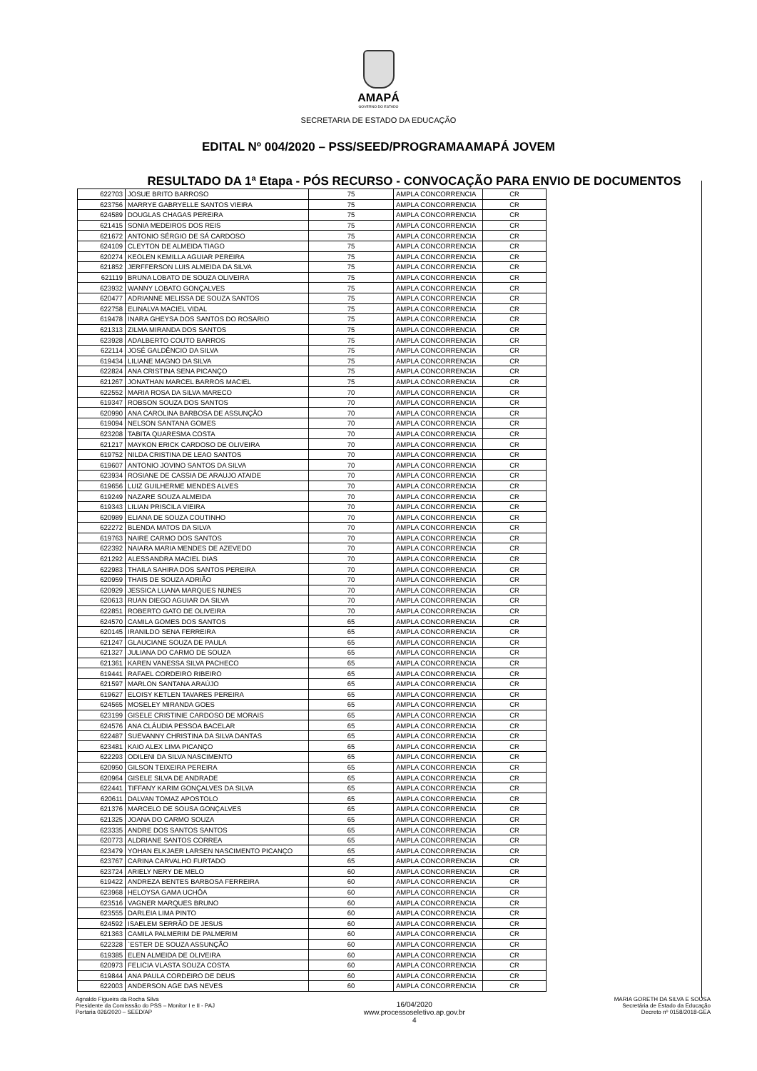AMAPÁ
GOVERNO DO ESTADO
SECRETARIA DE ESTADO DA EDUCAÇÃO
EDITAL Nº 004/2020 – PSS/SEED/PROGRAMAAMAPÁ JOVEM
RESULTADO DA 1ª Etapa - PÓS RECURSO - CONVOCAÇÃO PARA ENVIO DE DOCUMENTOS
| 622703 | JOSUE BRITO BARROSO | 75 | AMPLA CONCORRENCIA | CR |
| 623756 | MARRYE GABRYELLE SANTOS VIEIRA | 75 | AMPLA CONCORRENCIA | CR |
| 624589 | DOUGLAS CHAGAS PEREIRA | 75 | AMPLA CONCORRENCIA | CR |
| 621415 | SONIA MEDEIROS DOS REIS | 75 | AMPLA CONCORRENCIA | CR |
| 621672 | ANTONIO SÉRGIO DE SÁ CARDOSO | 75 | AMPLA CONCORRENCIA | CR |
| 624109 | CLEYTON DE ALMEIDA TIAGO | 75 | AMPLA CONCORRENCIA | CR |
| 620274 | KEOLEN KEMILLA AGUIAR PEREIRA | 75 | AMPLA CONCORRENCIA | CR |
| 621852 | JERFFERSON LUIS ALMEIDA DA SILVA | 75 | AMPLA CONCORRENCIA | CR |
| 621119 | BRUNA LOBATO DE SOUZA OLIVEIRA | 75 | AMPLA CONCORRENCIA | CR |
| 623932 | WANNY LOBATO GONÇALVES | 75 | AMPLA CONCORRENCIA | CR |
| 620477 | ADRIANNE MELISSA DE SOUZA SANTOS | 75 | AMPLA CONCORRENCIA | CR |
| 622758 | ELINALVA MACIEL VIDAL | 75 | AMPLA CONCORRENCIA | CR |
| 619478 | INARA GHEYSA DOS SANTOS DO ROSARIO | 75 | AMPLA CONCORRENCIA | CR |
| 621313 | ZILMA MIRANDA DOS SANTOS | 75 | AMPLA CONCORRENCIA | CR |
| 623928 | ADALBERTO COUTO BARROS | 75 | AMPLA CONCORRENCIA | CR |
| 622114 | JOSÉ GALDÊNCIO DA SILVA | 75 | AMPLA CONCORRENCIA | CR |
| 619434 | LILIANE MAGNO DA SILVA | 75 | AMPLA CONCORRENCIA | CR |
| 622824 | ANA CRISTINA SENA PICANÇO | 75 | AMPLA CONCORRENCIA | CR |
| 621267 | JONATHAN MARCEL BARROS MACIEL | 75 | AMPLA CONCORRENCIA | CR |
| 622552 | MARIA ROSA DA SILVA MARECO | 70 | AMPLA CONCORRENCIA | CR |
| 619347 | ROBSON SOUZA DOS SANTOS | 70 | AMPLA CONCORRENCIA | CR |
| 620990 | ANA CAROLINA BARBOSA DE ASSUNÇÃO | 70 | AMPLA CONCORRENCIA | CR |
| 619094 | NELSON SANTANA GOMES | 70 | AMPLA CONCORRENCIA | CR |
| 623208 | TABITA QUARESMA COSTA | 70 | AMPLA CONCORRENCIA | CR |
| 621217 | MAYKON ERICK CARDOSO DE OLIVEIRA | 70 | AMPLA CONCORRENCIA | CR |
| 619752 | NILDA CRISTINA DE LEAO SANTOS | 70 | AMPLA CONCORRENCIA | CR |
| 619607 | ANTONIO JOVINO SANTOS DA SILVA | 70 | AMPLA CONCORRENCIA | CR |
| 623934 | ROSIANE DE CASSIA DE ARAUJO ATAIDE | 70 | AMPLA CONCORRENCIA | CR |
| 619656 | LUIZ GUILHERME MENDES ALVES | 70 | AMPLA CONCORRENCIA | CR |
| 619249 | NAZARE SOUZA ALMEIDA | 70 | AMPLA CONCORRENCIA | CR |
| 619343 | LILIAN PRISCILA VIEIRA | 70 | AMPLA CONCORRENCIA | CR |
| 620989 | ELIANA DE SOUZA COUTINHO | 70 | AMPLA CONCORRENCIA | CR |
| 622272 | BLENDA MATOS DA SILVA | 70 | AMPLA CONCORRENCIA | CR |
| 619763 | NAIRE CARMO DOS SANTOS | 70 | AMPLA CONCORRENCIA | CR |
| 622392 | NAIARA MARIA MENDES DE AZEVEDO | 70 | AMPLA CONCORRENCIA | CR |
| 621292 | ALESSANDRA MACIEL DIAS | 70 | AMPLA CONCORRENCIA | CR |
| 622983 | THAILA SAHIRA DOS SANTOS PEREIRA | 70 | AMPLA CONCORRENCIA | CR |
| 620959 | THAIS DE SOUZA ADRIÃO | 70 | AMPLA CONCORRENCIA | CR |
| 620929 | JESSICA LUANA MARQUES NUNES | 70 | AMPLA CONCORRENCIA | CR |
| 620613 | RUAN DIEGO AGUIAR DA SILVA | 70 | AMPLA CONCORRENCIA | CR |
| 622851 | ROBERTO GATO DE OLIVEIRA | 70 | AMPLA CONCORRENCIA | CR |
| 624570 | CAMILA GOMES DOS SANTOS | 65 | AMPLA CONCORRENCIA | CR |
| 620145 | IRANILDO SENA FERREIRA | 65 | AMPLA CONCORRENCIA | CR |
| 621247 | GLAUCIANE SOUZA DE PAULA | 65 | AMPLA CONCORRENCIA | CR |
| 621327 | JULIANA DO CARMO DE SOUZA | 65 | AMPLA CONCORRENCIA | CR |
| 621361 | KAREN VANESSA SILVA PACHECO | 65 | AMPLA CONCORRENCIA | CR |
| 619441 | RAFAEL CORDEIRO RIBEIRO | 65 | AMPLA CONCORRENCIA | CR |
| 621597 | MARLON SANTANA ARAÚJO | 65 | AMPLA CONCORRENCIA | CR |
| 619627 | ELOISY KETLEN TAVARES PEREIRA | 65 | AMPLA CONCORRENCIA | CR |
| 624565 | MOSELEY MIRANDA GOES | 65 | AMPLA CONCORRENCIA | CR |
| 623199 | GISELE CRISTINIE CARDOSO DE MORAIS | 65 | AMPLA CONCORRENCIA | CR |
| 624576 | ANA CLÁUDIA PESSOA BACELAR | 65 | AMPLA CONCORRENCIA | CR |
| 622487 | SUEVANNY CHRISTINA DA SILVA DANTAS | 65 | AMPLA CONCORRENCIA | CR |
| 623481 | KAIO ALEX LIMA PICANÇO | 65 | AMPLA CONCORRENCIA | CR |
| 622293 | ODILENI DA SILVA NASCIMENTO | 65 | AMPLA CONCORRENCIA | CR |
| 620950 | GILSON TEIXEIRA PEREIRA | 65 | AMPLA CONCORRENCIA | CR |
| 620964 | GISELE SILVA DE ANDRADE | 65 | AMPLA CONCORRENCIA | CR |
| 622441 | TIFFANY KARIM GONÇALVES DA SILVA | 65 | AMPLA CONCORRENCIA | CR |
| 620611 | DALVAN TOMAZ APOSTOLO | 65 | AMPLA CONCORRENCIA | CR |
| 621376 | MARCELO DE SOUSA GONÇALVES | 65 | AMPLA CONCORRENCIA | CR |
| 621325 | JOANA DO CARMO SOUZA | 65 | AMPLA CONCORRENCIA | CR |
| 623335 | ANDRE DOS SANTOS SANTOS | 65 | AMPLA CONCORRENCIA | CR |
| 620773 | ALDRIANE SANTOS CORREA | 65 | AMPLA CONCORRENCIA | CR |
| 623479 | YOHAN ELKJAER LARSEN NASCIMENTO PICANÇO | 65 | AMPLA CONCORRENCIA | CR |
| 623767 | CARINA CARVALHO FURTADO | 65 | AMPLA CONCORRENCIA | CR |
| 623724 | ARIELY NERY DE MELO | 60 | AMPLA CONCORRENCIA | CR |
| 619422 | ANDREZA BENTES BARBOSA FERREIRA | 60 | AMPLA CONCORRENCIA | CR |
| 623968 | HELOYSA GAMA UCHÔA | 60 | AMPLA CONCORRENCIA | CR |
| 623516 | VAGNER MARQUES BRUNO | 60 | AMPLA CONCORRENCIA | CR |
| 623555 | DARLEIA LIMA PINTO | 60 | AMPLA CONCORRENCIA | CR |
| 624592 | ISAELEM SERRÃO DE JESUS | 60 | AMPLA CONCORRENCIA | CR |
| 621363 | CAMILA PALMERIM DE PALMERIM | 60 | AMPLA CONCORRENCIA | CR |
| 622328 | `ESTER DE SOUZA ASSUNÇÃO | 60 | AMPLA CONCORRENCIA | CR |
| 619385 | ELEN ALMEIDA DE OLIVEIRA | 60 | AMPLA CONCORRENCIA | CR |
| 620973 | FELICIA VLASTA SOUZA COSTA | 60 | AMPLA CONCORRENCIA | CR |
| 619844 | ANA PAULA CORDEIRO DE DEUS | 60 | AMPLA CONCORRENCIA | CR |
| 622003 | ANDERSON AGE DAS NEVES | 60 | AMPLA CONCORRENCIA | CR |
Agnaldo Figueira da Rocha Silva
Presidente da Comisssão do PSS – Monitor I e II - PAJ
Portaria 026/2020 – SEED/AP
16/04/2020
www.processoseletivo.ap.gov.br
4
MARIA GORETH DA SILVA E SOUSA
Secretária de Estado da Educação
Decreto nº 0158/2018-GEA